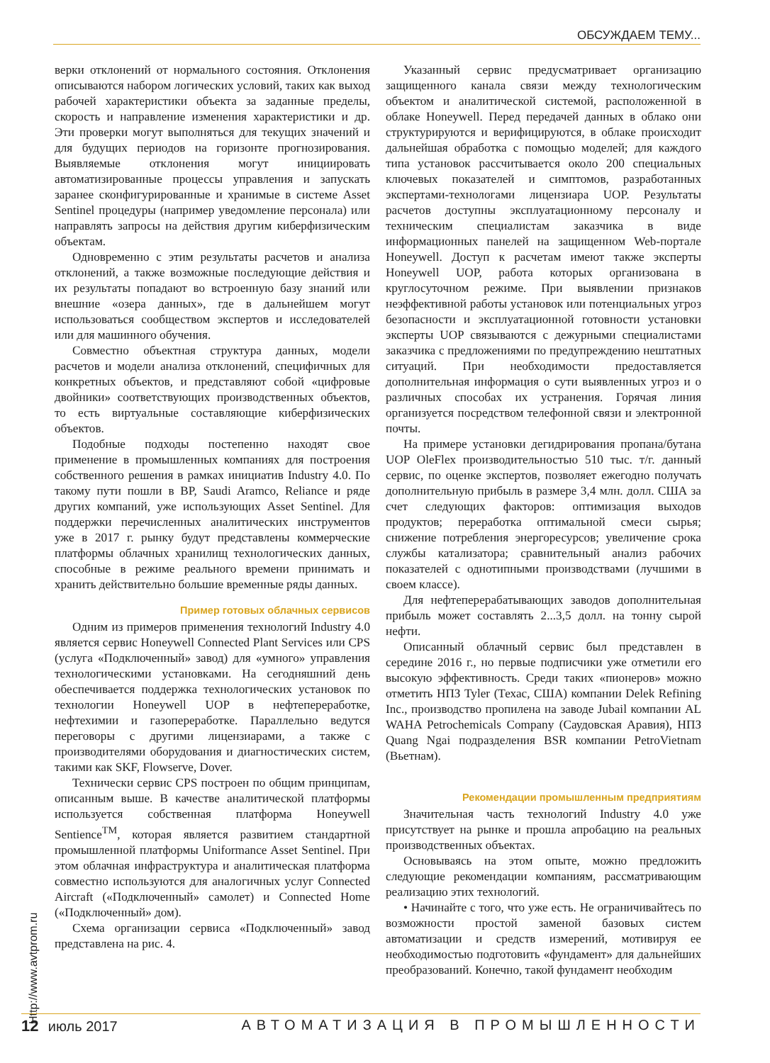ОБСУЖДАЕМ ТЕМУ...
верки отклонений от нормального состояния. Отклонения описываются набором логических условий, таких как выход рабочей характеристики объекта за заданные пределы, скорость и направление изменения характеристики и др. Эти проверки могут выполняться для текущих значений и для будущих периодов на горизонте прогнозирования. Выявляемые отклонения могут инициировать автоматизированные процессы управления и запускать заранее сконфигурированные и хранимые в системе Asset Sentinel процедуры (например уведомление персонала) или направлять запросы на действия другим киберфизическим объектам.
Одновременно с этим результаты расчетов и анализа отклонений, а также возможные последующие действия и их результаты попадают во встроенную базу знаний или внешние «озера данных», где в дальнейшем могут использоваться сообществом экспертов и исследователей или для машинного обучения.
Совместно объектная структура данных, модели расчетов и модели анализа отклонений, специфичных для конкретных объектов, и представляют собой «цифровые двойники» соответствующих производственных объектов, то есть виртуальные составляющие киберфизических объектов.
Подобные подходы постепенно находят свое применение в промышленных компаниях для построения собственного решения в рамках инициатив Industry 4.0. По такому пути пошли в BP, Saudi Aramco, Reliance и ряде других компаний, уже использующих Asset Sentinel. Для поддержки перечисленных аналитических инструментов уже в 2017 г. рынку будут представлены коммерческие платформы облачных хранилищ технологических данных, способные в режиме реального времени принимать и хранить действительно большие временные ряды данных.
Пример готовых облачных сервисов
Одним из примеров применения технологий Industry 4.0 является сервис Honeywell Connected Plant Services или CPS (услуга «Подключенный» завод) для «умного» управления технологическими установками. На сегодняшний день обеспечивается поддержка технологических установок по технологии Honeywell UOP в нефтепереработке, нефтехимии и газопереработке. Параллельно ведутся переговоры с другими лицензиарами, а также с производителями оборудования и диагностических систем, такими как SKF, Flowserve, Dover.
Технически сервис CPS построен по общим принципам, описанным выше. В качестве аналитической платформы используется собственная платформа Honeywell Sentience<sup>TM</sup>, которая является развитием стандартной промышленной платформы Uniformance Asset Sentinel. При этом облачная инфраструктура и аналитическая платформа совместно используются для аналогичных услуг Connected Aircraft («Подключенный» самолет) и Connected Home («Подключенный» дом).
Схема организации сервиса «Подключенный» завод представлена на рис. 4.
Указанный сервис предусматривает организацию защищенного канала связи между технологическим объектом и аналитической системой, расположенной в облаке Honeywell. Перед передачей данных в облако они структурируются и верифицируются, в облаке происходит дальнейшая обработка с помощью моделей; для каждого типа установок рассчитывается около 200 специальных ключевых показателей и симптомов, разработанных экспертами-технологами лицензиара UOP. Результаты расчетов доступны эксплуатационному персоналу и техническим специалистам заказчика в виде информационных панелей на защищенном Web-портале Honeywell. Доступ к расчетам имеют также эксперты Honeywell UOP, работа которых организована в круглосуточном режиме. При выявлении признаков неэффективной работы установок или потенциальных угроз безопасности и эксплуатационной готовности установки эксперты UOP связываются с дежурными специалистами заказчика с предложениями по предупреждению нештатных ситуаций. При необходимости предоставляется дополнительная информация о сути выявленных угроз и о различных способах их устранения. Горячая линия организуется посредством телефонной связи и электронной почты.
На примере установки дегидрирования пропана/бутана UOP OleFlex производительностью 510 тыс. т/г. данный сервис, по оценке экспертов, позволяет ежегодно получать дополнительную прибыль в размере 3,4 млн. долл. США за счет следующих факторов: оптимизация выходов продуктов; переработка оптимальной смеси сырья; снижение потребления энергоресурсов; увеличение срока службы катализатора; сравнительный анализ рабочих показателей с однотипными производствами (лучшими в своем классе).
Для нефтеперерабатывающих заводов дополнительная прибыль может составлять 2...3,5 долл. на тонну сырой нефти.
Описанный облачный сервис был представлен в середине 2016 г., но первые подписчики уже отметили его высокую эффективность. Среди таких «пионеров» можно отметить НПЗ Tyler (Техас, США) компании Delek Refining Inc., производство пропилена на заводе Jubail компании AL WAHA Petrochemicals Company (Саудовская Аравия), НПЗ Quang Ngai подразделения BSR компании PetroVietnam (Вьетнам).
Рекомендации промышленным предприятиям
Значительная часть технологий Industry 4.0 уже присутствует на рынке и прошла апробацию на реальных производственных объектах.
Основываясь на этом опыте, можно предложить следующие рекомендации компаниям, рассматривающим реализацию этих технологий.
• Начинайте с того, что уже есть. Не ограничивайтесь по возможности простой заменой базовых систем автоматизации и средств измерений, мотивируя ее необходимостью подготовить «фундамент» для дальнейших преобразований. Конечно, такой фундамент необходим
Http://www.avtprom.ru
12 июль 2017 АВТОМАТИЗАЦИЯ В ПРОМЫШЛЕННОСТИ